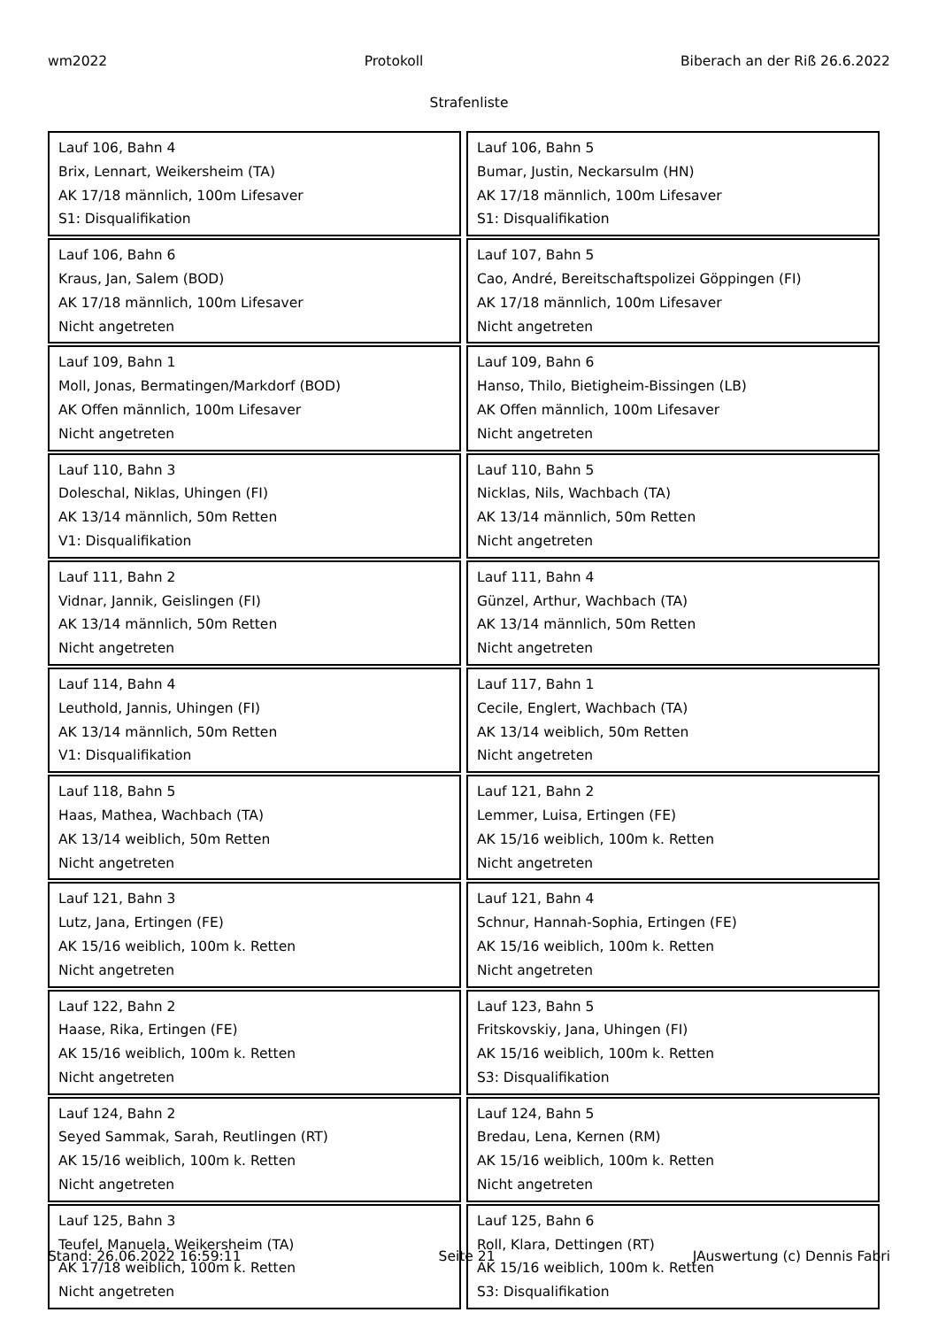wm2022 Protokoll Biberach an der Riß 26.6.2022
Strafenliste
| Lauf 106, Bahn 4 Brix, Lennart, Weikersheim (TA) AK 17/18 männlich, 100m Lifesaver S1: Disqualifikation | Lauf 106, Bahn 5 Bumar, Justin, Neckarsulm (HN) AK 17/18 männlich, 100m Lifesaver S1: Disqualifikation |
| Lauf 106, Bahn 6 Kraus, Jan, Salem (BOD) AK 17/18 männlich, 100m Lifesaver Nicht angetreten | Lauf 107, Bahn 5 Cao, André, Bereitschaftspolizei Göppingen (FI) AK 17/18 männlich, 100m Lifesaver Nicht angetreten |
| Lauf 109, Bahn 1 Moll, Jonas, Bermatingen/Markdorf (BOD) AK Offen männlich, 100m Lifesaver Nicht angetreten | Lauf 109, Bahn 6 Hanso, Thilo, Bietigheim-Bissingen (LB) AK Offen männlich, 100m Lifesaver Nicht angetreten |
| Lauf 110, Bahn 3 Doleschal, Niklas, Uhingen (FI) AK 13/14 männlich, 50m Retten V1: Disqualifikation | Lauf 110, Bahn 5 Nicklas, Nils, Wachbach (TA) AK 13/14 männlich, 50m Retten Nicht angetreten |
| Lauf 111, Bahn 2 Vidnar, Jannik, Geislingen (FI) AK 13/14 männlich, 50m Retten Nicht angetreten | Lauf 111, Bahn 4 Günzel, Arthur, Wachbach (TA) AK 13/14 männlich, 50m Retten Nicht angetreten |
| Lauf 114, Bahn 4 Leuthold, Jannis, Uhingen (FI) AK 13/14 männlich, 50m Retten V1: Disqualifikation | Lauf 117, Bahn 1 Cecile, Englert, Wachbach (TA) AK 13/14 weiblich, 50m Retten Nicht angetreten |
| Lauf 118, Bahn 5 Haas, Mathea, Wachbach (TA) AK 13/14 weiblich, 50m Retten Nicht angetreten | Lauf 121, Bahn 2 Lemmer, Luisa, Ertingen (FE) AK 15/16 weiblich, 100m k. Retten Nicht angetreten |
| Lauf 121, Bahn 3 Lutz, Jana, Ertingen (FE) AK 15/16 weiblich, 100m k. Retten Nicht angetreten | Lauf 121, Bahn 4 Schnur, Hannah-Sophia, Ertingen (FE) AK 15/16 weiblich, 100m k. Retten Nicht angetreten |
| Lauf 122, Bahn 2 Haase, Rika, Ertingen (FE) AK 15/16 weiblich, 100m k. Retten Nicht angetreten | Lauf 123, Bahn 5 Fritskovskiy, Jana, Uhingen (FI) AK 15/16 weiblich, 100m k. Retten S3: Disqualifikation |
| Lauf 124, Bahn 2 Seyed Sammak, Sarah, Reutlingen (RT) AK 15/16 weiblich, 100m k. Retten Nicht angetreten | Lauf 124, Bahn 5 Bredau, Lena, Kernen (RM) AK 15/16 weiblich, 100m k. Retten Nicht angetreten |
| Lauf 125, Bahn 3 Teufel, Manuela, Weikersheim (TA) AK 17/18 weiblich, 100m k. Retten Nicht angetreten | Lauf 125, Bahn 6 Roll, Klara, Dettingen (RT) AK 15/16 weiblich, 100m k. Retten S3: Disqualifikation |
Stand: 26.06.2022 16:59:11 Seite 21 JAuswertung (c) Dennis Fabri